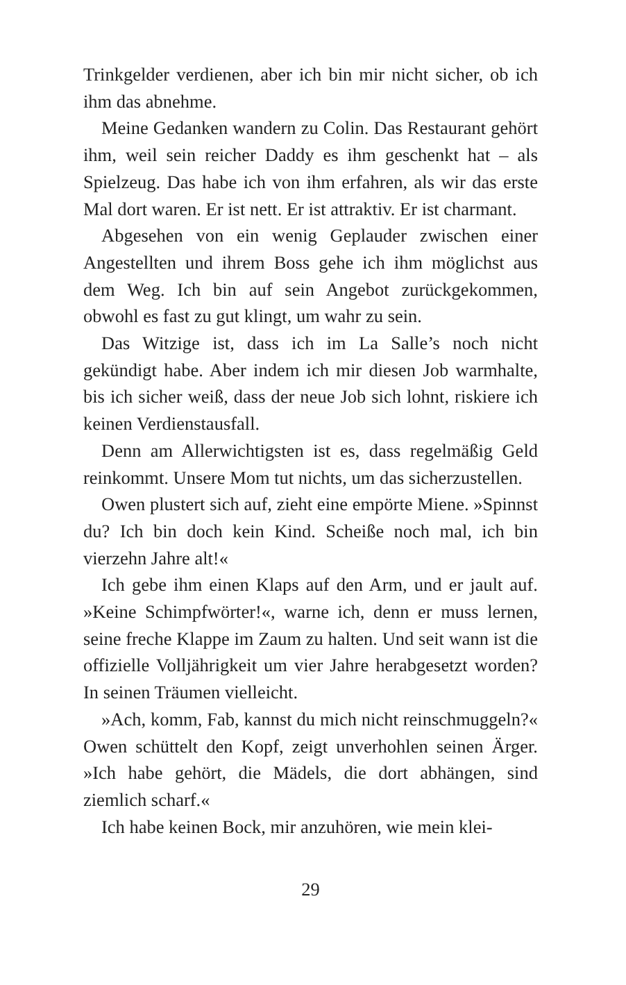Trinkgelder verdienen, aber ich bin mir nicht sicher, ob ich ihm das abnehme.
Meine Gedanken wandern zu Colin. Das Restaurant gehört ihm, weil sein reicher Daddy es ihm geschenkt hat – als Spielzeug. Das habe ich von ihm erfahren, als wir das erste Mal dort waren. Er ist nett. Er ist attraktiv. Er ist charmant.
Abgesehen von ein wenig Geplauder zwischen einer Angestellten und ihrem Boss gehe ich ihm möglichst aus dem Weg. Ich bin auf sein Angebot zurückgekommen, obwohl es fast zu gut klingt, um wahr zu sein.
Das Witzige ist, dass ich im La Salle’s noch nicht gekündigt habe. Aber indem ich mir diesen Job warmhalte, bis ich sicher weiß, dass der neue Job sich lohnt, riskiere ich keinen Verdienstausfall.
Denn am Allerwichtigsten ist es, dass regelmäßig Geld reinkommt. Unsere Mom tut nichts, um das sicherzustellen.
Owen plustert sich auf, zieht eine empörte Miene. »Spinnst du? Ich bin doch kein Kind. Scheiße noch mal, ich bin vierzehn Jahre alt!«
Ich gebe ihm einen Klaps auf den Arm, und er jault auf. »Keine Schimpfwörter!«, warne ich, denn er muss lernen, seine freche Klappe im Zaum zu halten. Und seit wann ist die offizielle Volljährigkeit um vier Jahre herabgesetzt worden? In seinen Träumen vielleicht.
»Ach, komm, Fab, kannst du mich nicht reinschmuggeln?« Owen schüttelt den Kopf, zeigt unverhohlen seinen Ärger. »Ich habe gehört, die Mädels, die dort abhängen, sind ziemlich scharf.«
Ich habe keinen Bock, mir anzuhören, wie mein klei-
29